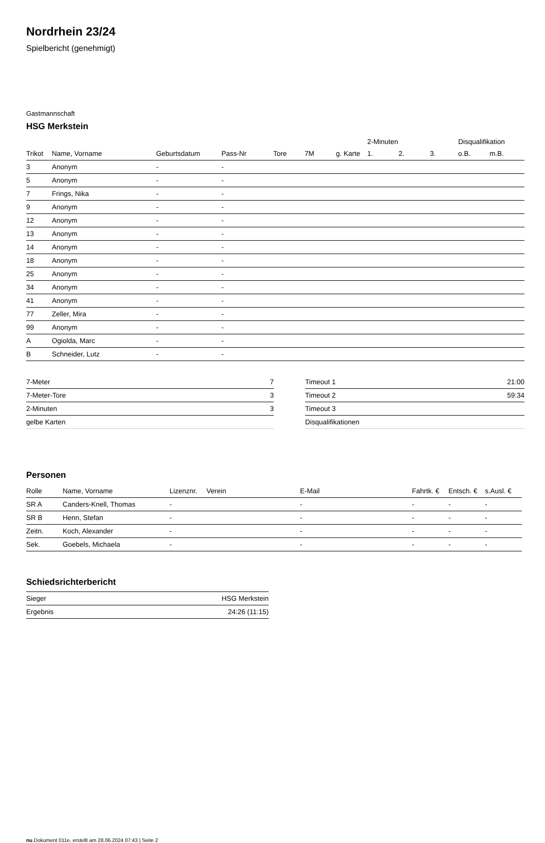Nordrhein 23/24
Spielbericht (genehmigt)
Gastmannschaft
HSG Merkstein
| | | | | | | | 2-Minuten | | | Disqualifikation | |
| --- | --- | --- | --- | --- | --- | --- | --- | --- | --- | --- | --- |
| Trikot | Name, Vorname | Geburtsdatum | Pass-Nr | Tore | 7M | g. Karte | 1. | 2. | 3. | o.B. | m.B. |
| 3 | Anonym | - | - | | | | | | | | |
| 5 | Anonym | - | - | | | | | | | | |
| 7 | Frings, Nika | - | - | | | | | | | | |
| 9 | Anonym | - | - | | | | | | | | |
| 12 | Anonym | - | - | | | | | | | | |
| 13 | Anonym | - | - | | | | | | | | |
| 14 | Anonym | - | - | | | | | | | | |
| 18 | Anonym | - | - | | | | | | | | |
| 25 | Anonym | - | - | | | | | | | | |
| 34 | Anonym | - | - | | | | | | | | |
| 41 | Anonym | - | - | | | | | | | | |
| 77 | Zeller, Mira | - | - | | | | | | | | |
| 99 | Anonym | - | - | | | | | | | | |
| A | Ogiolda, Marc | - | - | | | | | | | | |
| B | Schneider, Lutz | - | - | | | | | | | | |
| 7-Meter | 7 |
| 7-Meter-Tore | 3 |
| 2-Minuten | 3 |
| gelbe Karten | |
| Timeout 1 | 21:00 |
| Timeout 2 | 59:34 |
| Timeout 3 | |
| Disqualifikationen | |
Personen
| Rolle | Name, Vorname | Lizenznr. | Verein | E-Mail | Fahrtk. € | Entsch. € | s.Ausl. € |
| --- | --- | --- | --- | --- | --- | --- | --- |
| SR A | Canders-Knell, Thomas | - | | - | - | - | - |
| SR B | Henn, Stefan | - | | - | - | - | - |
| Zeitn. | Koch, Alexander | - | | - | - | - | - |
| Sek. | Goebels, Michaela | - | | - | - | - | - |
Schiedsrichterbericht
| Sieger | HSG Merkstein |
| Ergebnis | 24:26 (11:15) |
nu.Dokument 011e, erstellt am 28.06.2024 07:43 | Seite 2